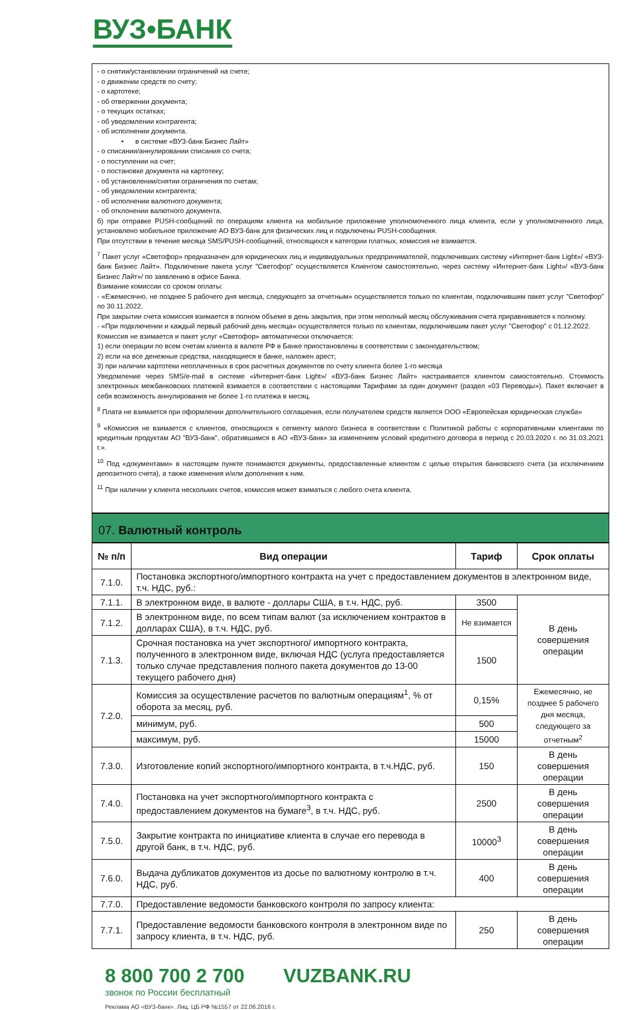ВУЗ•БАНК
- о снятии/установлении ограничений на счете;
- о движении средств по счету;
- о картотеке;
- об отвержении документа;
- о текущих остатках;
- об уведомлении контрагента;
- об исполнении документа.
• в системе «ВУЗ-банк Бизнес Лайт»
- о списании/аннулировании списания со счета;
- о поступлении на счет;
- о постановке документа на картотеку;
- об установлении/снятии ограничения по счетам;
- об уведомлении контрагента;
- об исполнении валютного документа;
- об отклонении валютного документа.
б) при отправке PUSH-сообщений по операциям клиента на мобильное приложение уполномоченного лица клиента, если у уполномоченного лица, установлено мобильное приложение АО ВУЗ-банк для физических лиц и подключены PUSH-сообщения.
При отсутствии в течение месяца SMS/PUSH-сообщений, относящихся к категории платных, комиссия не взимается.
<sup>7</sup> Пакет услуг «Светофор» предназначен для юридических лиц и индивидуальных предпринимателей, подключивших систему «Интернет-банк Light»/ «ВУЗ-банк Бизнес Лайт». Подключение пакета услуг "Светофор" осуществляется Клиентом самостоятельно, через систему «Интернет-банк Light»/ «ВУЗ-банк Бизнес Лайт»/ по заявлению в офисе Банка.
Взимание комиссии со сроком оплаты:
- «Ежемесячно, не позднее 5 рабочего дня месяца, следующего за отчетным» осуществляется только по клиентам, подключившим пакет услуг "Светофор" по 30.11.2022.
При закрытии счета комиссия взимается в полном объеме в день закрытия, при этом неполный месяц обслуживания счета приравнивается к полному.
- «При подключении и каждый первый рабочий день месяца» осуществляется только по клиентам, подключившим пакет услуг "Светофор" с 01.12.2022.
Комиссия не взимается и пакет услуг «Светофор» автоматически отключается:
1) если операции по всем счетам клиента в валюте РФ в Банке приостановлены в соответствии с законодательством;
2) если на все денежные средства, находящиеся в банке, наложен арест;
3) при наличии картотеки неоплаченных в срок расчетных документов по счету клиента более 1-го месяца
Уведомление через SMS/e-mail в системе «Интернет-банк Light»/ «ВУЗ-банк Бизнес Лайт» настраивается клиентом самостоятельно. Стоимость электронных межбанковских платежей взимается в соответствии с настоящими Тарифами за один документ (раздел «03 Переводы»). Пакет включает в себя возможность аннулирования не более 1-го платежа в месяц.
<sup>8</sup> Плата не взимается при оформлении дополнительного соглашения, если получателем средств является ООО «Европейская юридическая служба»
<sup>9</sup> «Комиссия не взимается с клиентов, относящихся к сегменту малого бизнеса в соответствии с Политикой работы с корпоративными клиентами по кредитным продуктам АО "ВУЗ-банк", обратившимся в АО «ВУЗ-банк» за изменением условий кредитного договора в период с 20.03.2020 г. по 31.03.2021 г.».
<sup>10</sup> Под «документами» в настоящем пункте понимаются документы, предоставленные клиентом с целью открытия банковского счета (за исключением депозитного счета), а также изменения и/или дополнения к ним.
<sup>11</sup> При наличии у клиента нескольких счетов, комиссия может взиматься с любого счета клиента.
07. Валютный контроль
| № п/п | Вид операции | Тариф | Срок оплаты |
| --- | --- | --- | --- |
| 7.1.0. | Постановка экспортного/импортного контракта на учет с предоставлением документов в электронном виде, т.ч. НДС, руб.: | | |
| 7.1.1. | В электронном виде, в валюте - доллары США, в т.ч. НДС, руб. | 3500 | В день совершения операции |
| 7.1.2. | В электронном виде, по всем типам валют (за исключением контрактов в долларах США), в т.ч. НДС, руб. | Не взимается | |
| 7.1.3. | Срочная постановка на учет экспортного/ импортного контракта, полученного в электронном виде, включая НДС (услуга предоставляется только случае представления полного пакета документов до 13-00 текущего рабочего дня) | 1500 | |
| 7.2.0. | Комиссия за осуществление расчетов по валютным операциям<sup>1</sup>, % от оборота за месяц, руб. | 0,15% | Ежемесячно, не позднее 5 рабочего дня месяца, следующего за отчетным<sup>2</sup> |
| | минимум, руб. | 500 | |
| | максимум, руб. | 15000 | |
| 7.3.0. | Изготовление копий экспортного/импортного контракта, в т.ч.НДС, руб. | 150 | В день совершения операции |
| 7.4.0. | Постановка на учет экспортного/импортного контракта с предоставлением документов на бумаге<sup>3</sup>, в т.ч. НДС, руб. | 2500 | В день совершения операции |
| 7.5.0. | Закрытие контракта по инициативе клиента в случае его перевода в другой банк, в т.ч. НДС, руб. | 10000<sup>3</sup> | В день совершения операции |
| 7.6.0. | Выдача дубликатов документов из досье по валютному контролю в т.ч. НДС, руб. | 400 | В день совершения операции |
| 7.7.0. | Предоставление ведомости банковского контроля по запросу клиента: | | |
| 7.7.1. | Предоставление ведомости банковского контроля в электронном виде по запросу клиента, в т.ч. НДС, руб. | 250 | В день совершения операции |
8 800 700 2 700 звонок по России бесплатный
VUZBANK.RU
Реклама АО «ВУЗ-банк». Лиц. ЦБ РФ №1557 от 22.06.2016 г.